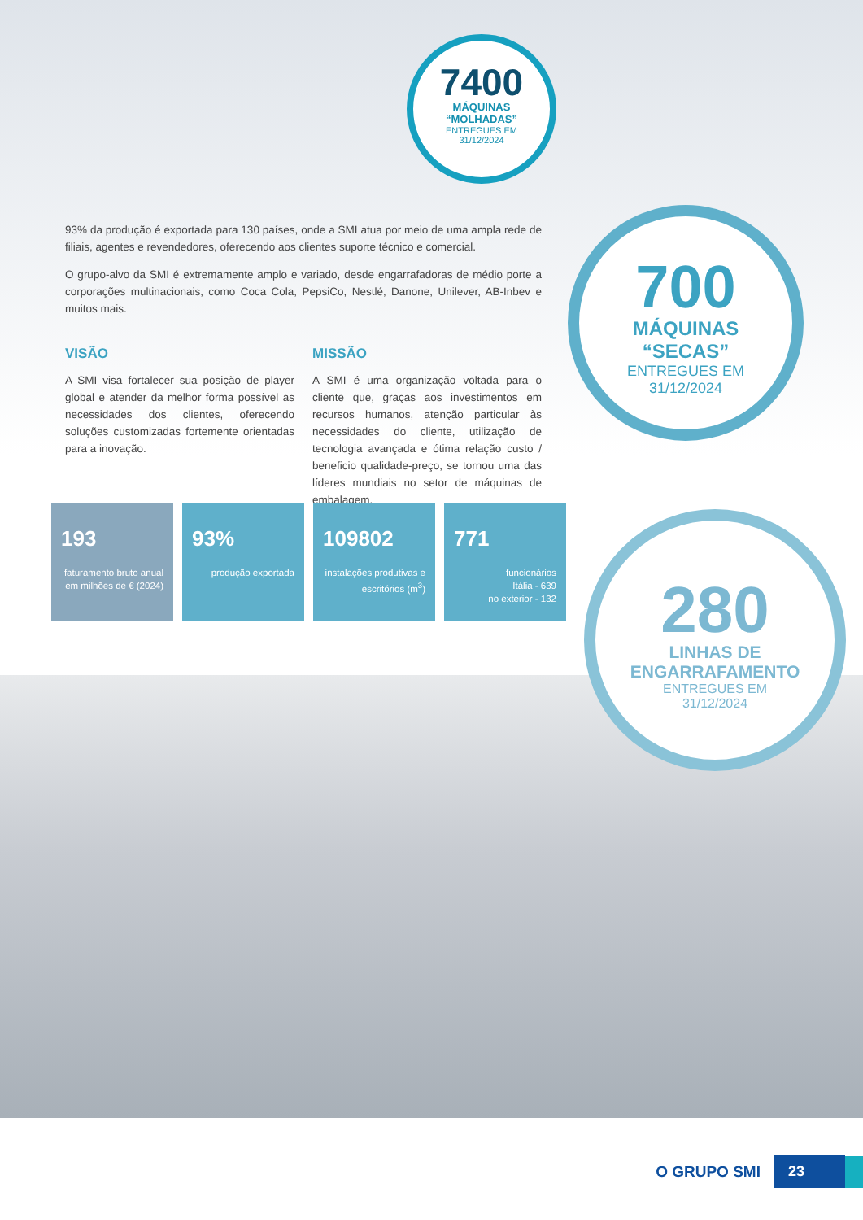7400
MÁQUINAS
“MOLHADAS”
ENTREGUES EM
31/12/2024
93% da produção é exportada para 130 países, onde a SMI atua por meio de uma ampla rede de filiais, agentes e revendedores, oferecendo aos clientes suporte técnico e comercial.
O grupo-alvo da SMI é extremamente amplo e variado, desde engarrafadoras de médio porte a corporações multinacionais, como Coca Cola, PepsiCo, Nestlé, Danone, Unilever, AB-Inbev e muitos mais.
VISÃO
A SMI visa fortalecer sua posição de player global e atender da melhor forma possível as necessidades dos clientes, oferecendo soluções customizadas fortemente orientadas para a inovação.
MISSÃO
A SMI é uma organização voltada para o cliente que, graças aos investimentos em recursos humanos, atenção particular às necessidades do cliente, utilização de tecnologia avançada e ótima relação custo / beneficio qualidade-preço, se tornou uma das líderes mundiais no setor de máquinas de embalagem.
700
MÁQUINAS
“SECAS”
ENTREGUES EM
31/12/2024
193
faturamento bruto anual em milhões de € (2024)
93%
produção exportada
109802
instalações produtivas e escritórios (m<sup>3</sup>)
771
funcionários
Itália - 639
no exterior - 132
280
LINHAS DE
ENGARRAFAMENTO
ENTREGUES EM
31/12/2024
O GRUPO SMI 23